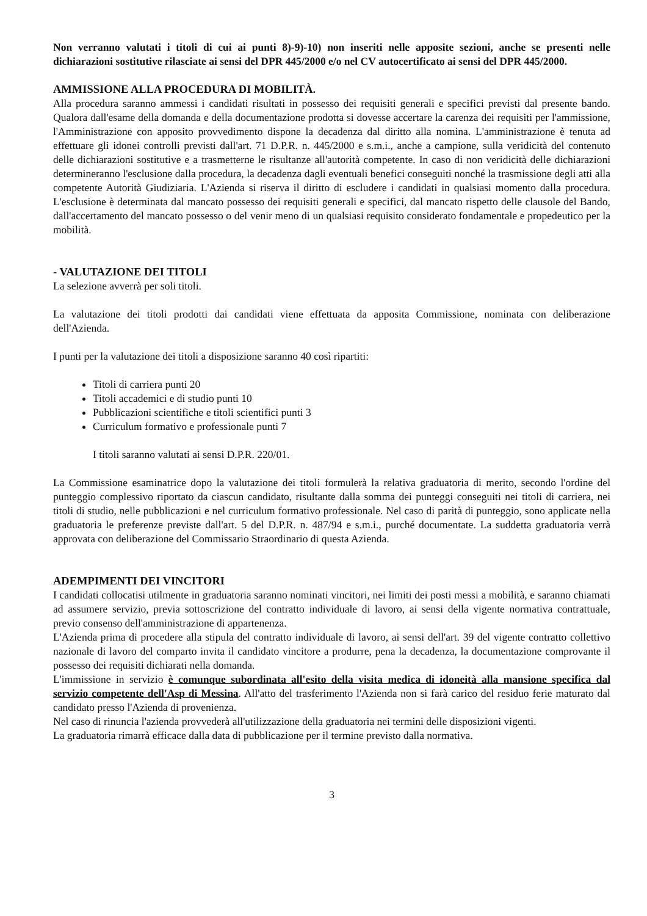Non verranno valutati i titoli di cui ai punti 8)-9)-10) non inseriti nelle apposite sezioni, anche se presenti nelle dichiarazioni sostitutive rilasciate ai sensi del DPR 445/2000 e/o nel CV autocertificato ai sensi del DPR 445/2000.
AMMISSIONE ALLA PROCEDURA DI MOBILITÀ.
Alla procedura saranno ammessi i candidati risultati in possesso dei requisiti generali e specifici previsti dal presente bando. Qualora dall'esame della domanda e della documentazione prodotta si dovesse accertare la carenza dei requisiti per l'ammissione, l'Amministrazione con apposito provvedimento dispone la decadenza dal diritto alla nomina. L'amministrazione è tenuta ad effettuare gli idonei controlli previsti dall'art. 71 D.P.R. n. 445/2000 e s.m.i., anche a campione, sulla veridicità del contenuto delle dichiarazioni sostitutive e a trasmetterne le risultanze all'autorità competente. In caso di non veridicità delle dichiarazioni determineranno l'esclusione dalla procedura, la decadenza dagli eventuali benefici conseguiti nonché la trasmissione degli atti alla competente Autorità Giudiziaria. L'Azienda si riserva il diritto di escludere i candidati in qualsiasi momento dalla procedura. L'esclusione è determinata dal mancato possesso dei requisiti generali e specifici, dal mancato rispetto delle clausole del Bando, dall'accertamento del mancato possesso o del venir meno di un qualsiasi requisito considerato fondamentale e propedeutico per la mobilità.
- VALUTAZIONE DEI TITOLI
La selezione avverrà per soli titoli.
La valutazione dei titoli prodotti dai candidati viene effettuata da apposita Commissione, nominata con deliberazione dell'Azienda.
I punti per la valutazione dei titoli a disposizione saranno 40 così ripartiti:
Titoli di carriera punti 20
Titoli accademici e di studio punti 10
Pubblicazioni scientifiche e titoli scientifici punti 3
Curriculum formativo e professionale punti 7
I titoli saranno valutati ai sensi D.P.R. 220/01.
La Commissione esaminatrice dopo la valutazione dei titoli formulerà la relativa graduatoria di merito, secondo l'ordine del punteggio complessivo riportato da ciascun candidato, risultante dalla somma dei punteggi conseguiti nei titoli di carriera, nei titoli di studio, nelle pubblicazioni e nel curriculum formativo professionale. Nel caso di parità di punteggio, sono applicate nella graduatoria le preferenze previste dall'art. 5 del D.P.R. n. 487/94 e s.m.i., purché documentate. La suddetta graduatoria verrà approvata con deliberazione del Commissario Straordinario di questa Azienda.
ADEMPIMENTI DEI VINCITORI
I candidati collocatisi utilmente in graduatoria saranno nominati vincitori, nei limiti dei posti messi a mobilità, e saranno chiamati ad assumere servizio, previa sottoscrizione del contratto individuale di lavoro, ai sensi della vigente normativa contrattuale, previo consenso dell'amministrazione di appartenenza.
L'Azienda prima di procedere alla stipula del contratto individuale di lavoro, ai sensi dell'art. 39 del vigente contratto collettivo nazionale di lavoro del comparto invita il candidato vincitore a produrre, pena la decadenza, la documentazione comprovante il possesso dei requisiti dichiarati nella domanda.
L'immissione in servizio è comunque subordinata all'esito della visita medica di idoneità alla mansione specifica dal servizio competente dell'Asp di Messina. All'atto del trasferimento l'Azienda non si farà carico del residuo ferie maturato dal candidato presso l'Azienda di provenienza.
Nel caso di rinuncia l'azienda provvederà all'utilizzazione della graduatoria nei termini delle disposizioni vigenti.
La graduatoria rimarrà efficace dalla data di pubblicazione per il termine previsto dalla normativa.
3